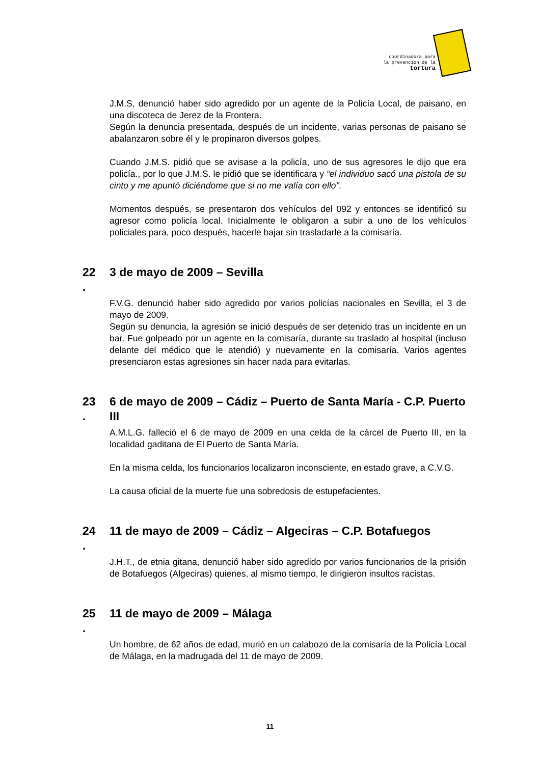coordinadora para
la prevencion de la
tortura
J.M.S, denunció haber sido agredido por un agente de la Policía Local, de paisano, en una discoteca de Jerez de la Frontera.
Según la denuncia presentada, después de un incidente, varias personas de paisano se abalanzaron sobre él y le propinaron diversos golpes.
Cuando J.M.S. pidió que se avisase a la policía, uno de sus agresores le dijo que era policía., por lo que J.M.S. le pidió que se identificara y “el individuo sacó una pistola de su cinto y me apuntó diciéndome que si no me valía con ello".
Momentos después, se presentaron dos vehículos del 092 y entonces se identificó su agresor como policía local. Inicialmente le obligaron a subir a uno de los vehículos policiales para, poco después, hacerle bajar sin trasladarle a la comisaría.
22
.
3 de mayo de 2009 – Sevilla
F.V.G. denunció haber sido agredido por varios policías nacionales en Sevilla, el 3 de mayo de 2009.
Según su denuncia, la agresión se inició después de ser detenido tras un incidente en un bar. Fue golpeado por un agente en la comisaría, durante su traslado al hospital (incluso delante del médico que le atendió) y nuevamente en la comisaría. Varios agentes presenciaron estas agresiones sin hacer nada para evitarlas.
23
.
6 de mayo de 2009 – Cádiz – Puerto de Santa María - C.P. Puerto III
A.M.L.G. falleció el 6 de mayo de 2009 en una celda de la cárcel de Puerto III, en la localidad gaditana de El Puerto de Santa María.
En la misma celda, los funcionarios localizaron inconsciente, en estado grave, a C.V.G.
La causa oficial de la muerte fue una sobredosis de estupefacientes.
24
.
11 de mayo de 2009 – Cádiz – Algeciras – C.P. Botafuegos
J.H.T., de etnia gitana, denunció haber sido agredido por varios funcionarios de la prisión de Botafuegos (Algeciras) quienes, al mismo tiempo, le dirigieron insultos racistas.
25
.
11 de mayo de 2009 – Málaga
Un hombre, de 62 años de edad, murió en un calabozo de la comisaría de la Policía Local de Málaga, en la madrugada del 11 de mayo de 2009.
11